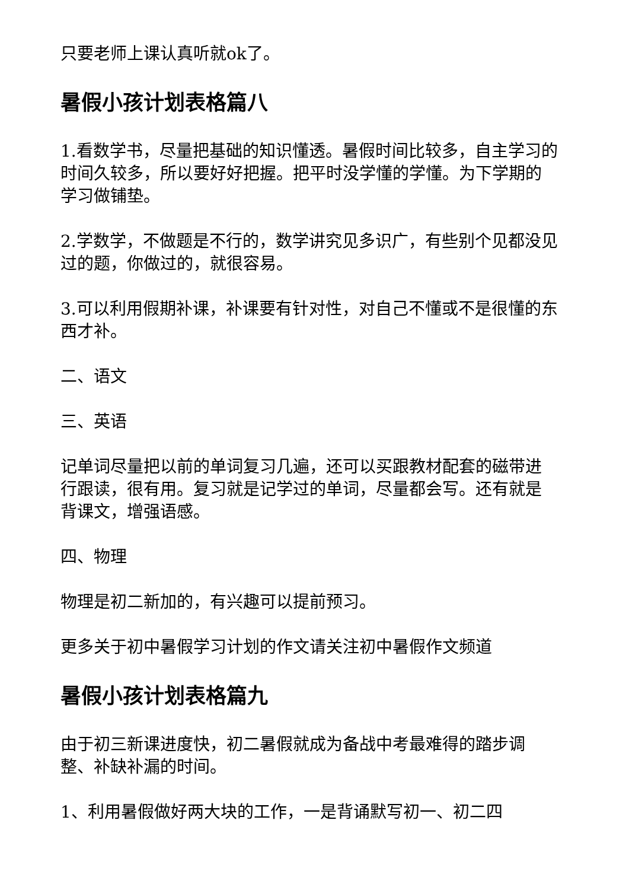只要老师上课认真听就ok了。
暑假小孩计划表格篇八
1.看数学书，尽量把基础的知识懂透。暑假时间比较多，自主学习的时间久较多，所以要好好把握。把平时没学懂的学懂。为下学期的学习做铺垫。
2.学数学，不做题是不行的，数学讲究见多识广，有些别个见都没见过的题，你做过的，就很容易。
3.可以利用假期补课，补课要有针对性，对自己不懂或不是很懂的东西才补。
二、语文
三、英语
记单词尽量把以前的单词复习几遍，还可以买跟教材配套的磁带进行跟读，很有用。复习就是记学过的单词，尽量都会写。还有就是背课文，增强语感。
四、物理
物理是初二新加的，有兴趣可以提前预习。
更多关于初中暑假学习计划的作文请关注初中暑假作文频道
暑假小孩计划表格篇九
由于初三新课进度快，初二暑假就成为备战中考最难得的踏步调整、补缺补漏的时间。
1、利用暑假做好两大块的工作，一是背诵默写初一、初二四